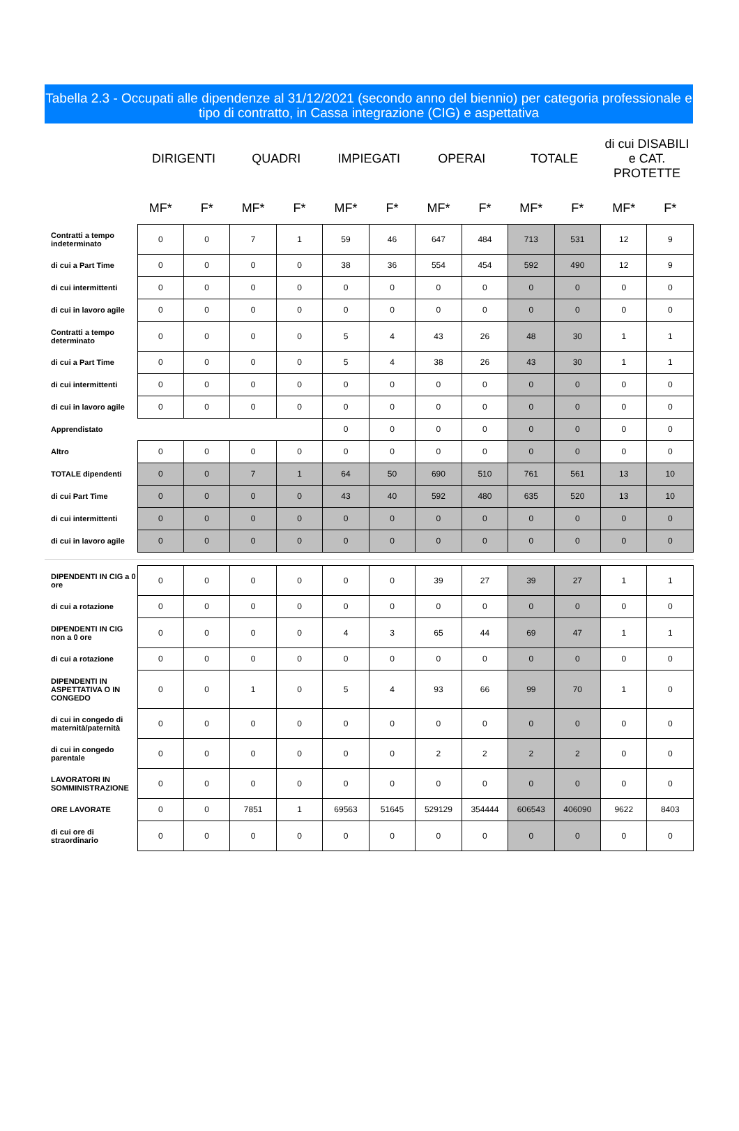Tabella 2.3 - Occupati alle dipendenze al 31/12/2021 (secondo anno del biennio) per categoria professionale e tipo di contratto, in Cassa integrazione (CIG) e aspettativa
| | DIRIGENTI | | QUADRI | | IMPIEGATI | | OPERAI | | TOTALE | | di cui DISABILI e CAT. PROTETTE | |
| --- | --- | --- | --- | --- | --- | --- | --- | --- | --- | --- | --- | --- |
| | MF* | F* | MF* | F* | MF* | F* | MF* | F* | MF* | F* | MF* | F* |
| Contratti a tempo indeterminato | 0 | 0 | 7 | 1 | 59 | 46 | 647 | 484 | 713 | 531 | 12 | 9 |
| di cui a Part Time | 0 | 0 | 0 | 0 | 38 | 36 | 554 | 454 | 592 | 490 | 12 | 9 |
| di cui intermittenti | 0 | 0 | 0 | 0 | 0 | 0 | 0 | 0 | 0 | 0 | 0 | 0 |
| di cui in lavoro agile | 0 | 0 | 0 | 0 | 0 | 0 | 0 | 0 | 0 | 0 | 0 | 0 |
| Contratti a tempo determinato | 0 | 0 | 0 | 0 | 5 | 4 | 43 | 26 | 48 | 30 | 1 | 1 |
| di cui a Part Time | 0 | 0 | 0 | 0 | 5 | 4 | 38 | 26 | 43 | 30 | 1 | 1 |
| di cui intermittenti | 0 | 0 | 0 | 0 | 0 | 0 | 0 | 0 | 0 | 0 | 0 | 0 |
| di cui in lavoro agile | 0 | 0 | 0 | 0 | 0 | 0 | 0 | 0 | 0 | 0 | 0 | 0 |
| Apprendistato | | | | | 0 | 0 | 0 | 0 | 0 | 0 | 0 | 0 |
| Altro | 0 | 0 | 0 | 0 | 0 | 0 | 0 | 0 | 0 | 0 | 0 | 0 |
| TOTALE dipendenti | 0 | 0 | 7 | 1 | 64 | 50 | 690 | 510 | 761 | 561 | 13 | 10 |
| di cui Part Time | 0 | 0 | 0 | 0 | 43 | 40 | 592 | 480 | 635 | 520 | 13 | 10 |
| di cui intermittenti | 0 | 0 | 0 | 0 | 0 | 0 | 0 | 0 | 0 | 0 | 0 | 0 |
| di cui in lavoro agile | 0 | 0 | 0 | 0 | 0 | 0 | 0 | 0 | 0 | 0 | 0 | 0 |
| DIPENDENTI IN CIG a 0 ore | 0 | 0 | 0 | 0 | 0 | 0 | 39 | 27 | 39 | 27 | 1 | 1 |
| di cui a rotazione | 0 | 0 | 0 | 0 | 0 | 0 | 0 | 0 | 0 | 0 | 0 | 0 |
| DIPENDENTI IN CIG non a 0 ore | 0 | 0 | 0 | 0 | 4 | 3 | 65 | 44 | 69 | 47 | 1 | 1 |
| di cui a rotazione | 0 | 0 | 0 | 0 | 0 | 0 | 0 | 0 | 0 | 0 | 0 | 0 |
| DIPENDENTI IN ASPETTATIVA O IN CONGEDO | 0 | 0 | 1 | 0 | 5 | 4 | 93 | 66 | 99 | 70 | 1 | 0 |
| di cui in congedo di maternità/paternità | 0 | 0 | 0 | 0 | 0 | 0 | 0 | 0 | 0 | 0 | 0 | 0 |
| di cui in congedo parentale | 0 | 0 | 0 | 0 | 0 | 0 | 2 | 2 | 2 | 2 | 0 | 0 |
| LAVORATORI IN SOMMINISTRAZIONE | 0 | 0 | 0 | 0 | 0 | 0 | 0 | 0 | 0 | 0 | 0 | 0 |
| ORE LAVORATE | 0 | 0 | 7851 | 1 | 69563 | 51645 | 529129 | 354444 | 606543 | 406090 | 9622 | 8403 |
| di cui ore di straordinario | 0 | 0 | 0 | 0 | 0 | 0 | 0 | 0 | 0 | 0 | 0 | 0 |